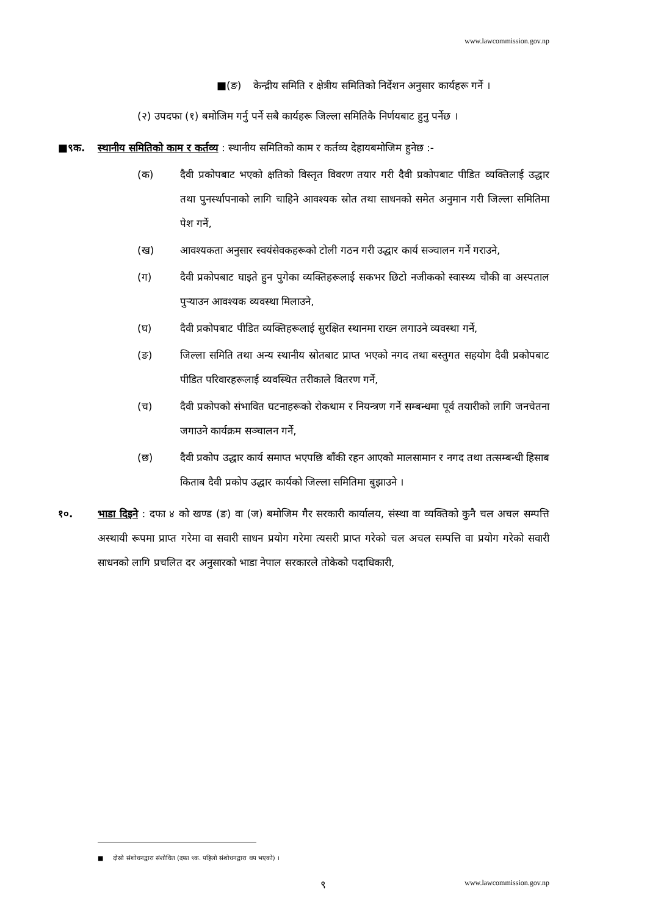www.lawcommission.gov.np
■(ङ) केन्द्रीय समिति र क्षेत्रीय समितिको निर्देशन अनुसार कार्यहरू गर्ने ।
(२) उपदफा (१) बमोजिम गर्नु पर्ने सबै कार्यहरू जिल्ला समितिकै निर्णयबाट हुनु पर्नेछ ।
■९क. स्थानीय समितिको काम र कर्तव्य : स्थानीय समितिको काम र कर्तव्य देहायबमोजिम हुनेछ :-
(क) दैवी प्रकोपबाट भएको क्षतिको विस्तृत विवरण तयार गरी दैवी प्रकोपबाट पीडित व्यक्तिलाई उद्धार तथा पुनर्स्थापनाको लागि चाहिने आवश्यक स्रोत तथा साधनको समेत अनुमान गरी जिल्ला समितिमा पेश गर्ने,
(ख) आवश्यकता अनुसार स्वयंसेवकहरूको टोली गठन गरी उद्धार कार्य सञ्चालन गर्ने गराउने,
(ग) दैवी प्रकोपबाट घाइते हुन पुगेका व्यक्तिहरूलाई सकभर छिटो नजीकको स्वास्थ्य चौकी वा अस्पताल पुऱ्याउन आवश्यक व्यवस्था मिलाउने,
(घ) दैवी प्रकोपबाट पीडित व्यक्तिहरूलाई सुरक्षित स्थानमा राख्न लगाउने व्यवस्था गर्ने,
(ङ) जिल्ला समिति तथा अन्य स्थानीय स्रोतबाट प्राप्त भएको नगद तथा बस्तुगत सहयोग दैवी प्रकोपबाट पीडित परिवारहरूलाई व्यवस्थित तरीकाले वितरण गर्ने,
(च) दैवी प्रकोपको संभावित घटनाहरूको रोकथाम र नियन्त्रण गर्ने सम्बन्धमा पूर्व तयारीको लागि जनचेतना जगाउने कार्यक्रम सञ्चालन गर्ने,
(छ) दैवी प्रकोप उद्धार कार्य समाप्त भएपछि बाँकी रहन आएको मालसामान र नगद तथा तत्सम्बन्धी हिसाब किताब दैवी प्रकोप उद्धार कार्यको जिल्ला समितिमा बुझाउने ।
१०. भाडा दिइने : दफा ४ को खण्ड (ङ) वा (ज) बमोजिम गैर सरकारी कार्यालय, संस्था वा व्यक्तिको कुनै चल अचल सम्पत्ति अस्थायी रूपमा प्राप्त गरेमा वा सवारी साधन प्रयोग गरेमा त्यसरी प्राप्त गरेको चल अचल सम्पत्ति वा प्रयोग गरेको सवारी साधनको लागि प्रचलित दर अनुसारको भाडा नेपाल सरकारले तोकेको पदाधिकारी,
■ दोस्रो संशोधनद्वारा संशोधित (दफा ९क. पहिलो संशोधनद्वारा थप भएको) ।
९ www.lawcommission.gov.np